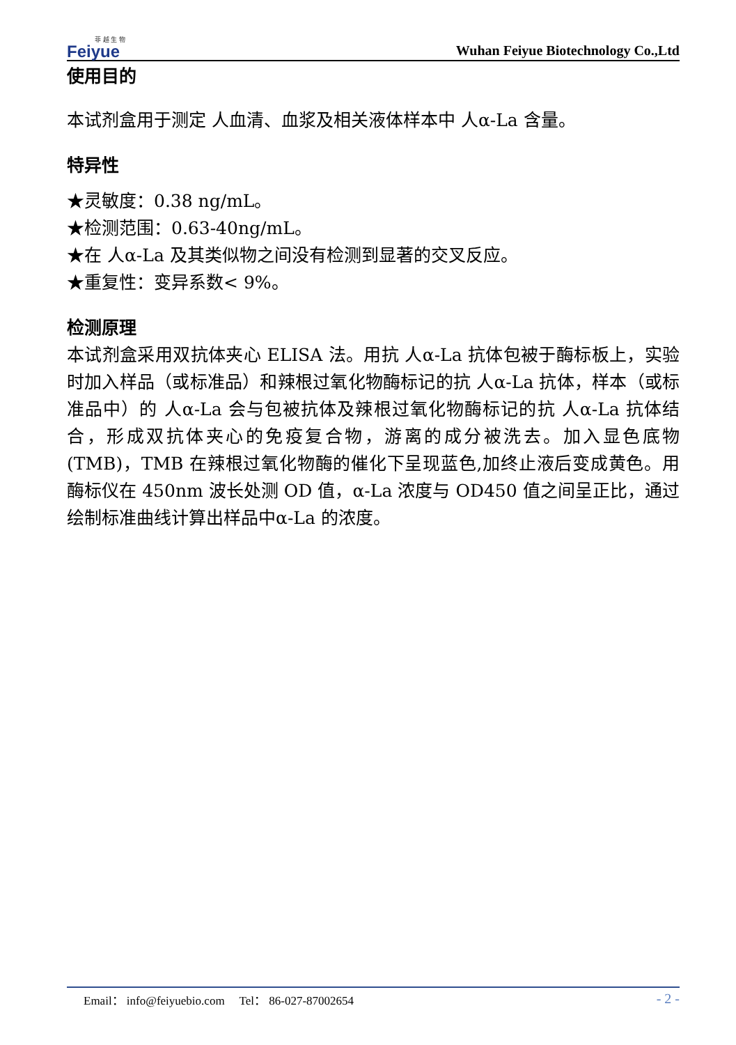菲 越 生 物
Feiyue
Wuhan Feiyue Biotechnology Co.,Ltd
使用目的
本试剂盒用于测定 人血清、血浆及相关液体样本中 人α-La 含量。
特异性
★灵敏度：0.38 ng/mL。
★检测范围：0.63-40ng/mL。
★在 人α-La 及其类似物之间没有检测到显著的交叉反应。
★重复性：变异系数< 9%。
检测原理
本试剂盒采用双抗体夹心 ELISA 法。用抗 人α-La 抗体包被于酶标板上，实验时加入样品（或标准品）和辣根过氧化物酶标记的抗 人α-La 抗体，样本（或标准品中）的 人α-La 会与包被抗体及辣根过氧化物酶标记的抗 人α-La 抗体结合，形成双抗体夹心的免疫复合物，游离的成分被洗去。加入显色底物(TMB)，TMB 在辣根过氧化物酶的催化下呈现蓝色,加终止液后变成黄色。用酶标仪在 450nm 波长处测 OD 值，α-La 浓度与 OD450 值之间呈正比，通过绘制标准曲线计算出样品中α-La 的浓度。
Email： info@feiyuebio.com Tel： 86-027-87002654 - 2 -